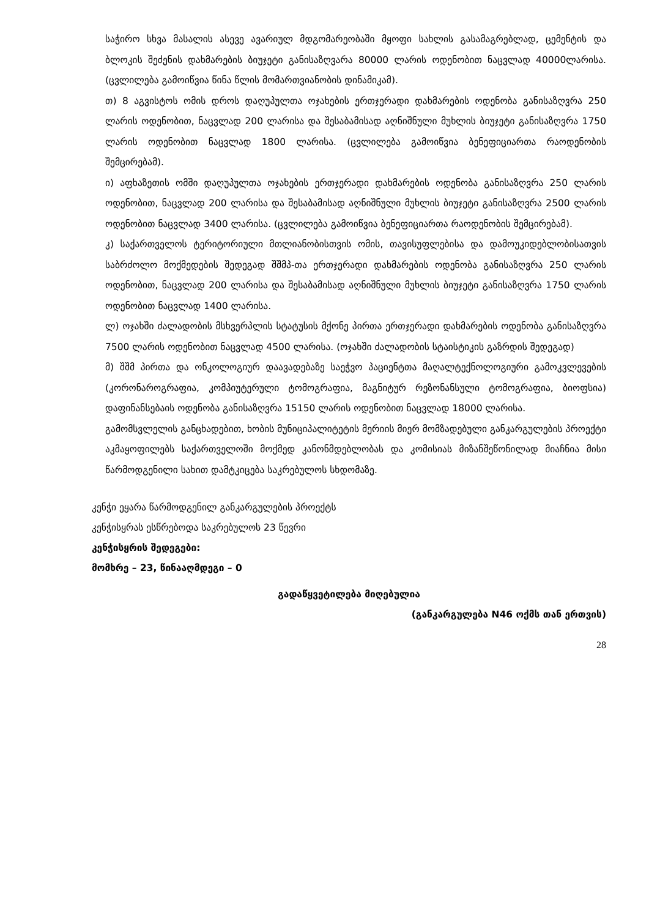საჭირო სხვა მასალის ასევე ავარიულ მდგომარეობაში მყოფი სახლის გასამაგრებლად, ცემენტის და ბლოკის შეძენის დახმარების ბიუჯეტი განისაზღვარა 80000 ლარის ოდენობით ნაცვლად 40000ლარისა. (ცვლილება გამოიწვია წინა წლის მომართვიანობის დინამიკამ).
თ) 8 აგვისტოს ომის დროს დაღუპულთა ოჯახების ერთჯერადი დახმარების ოდენობა განისაზღვრა 250 ლარის ოდენობით, ნაცვლად 200 ლარისა და შესაბამისად აღნიშნული მუხლის ბიუჯეტი განისაზღვრა 1750 ლარის ოდენობით ნაცვლად 1800 ლარისა. (ცვლილება გამოიწვია ბენეფიციართა რაოდენობის შემცირებამ).
ი) აფხაზეთის ომში დაღუპულთა ოჯახების ერთჯერადი დახმარების ოდენობა განისაზღვრა 250 ლარის ოდენობით, ნაცვლად 200 ლარისა და შესაბამისად აღნიშნული მუხლის ბიუჯეტი განისაზღვრა 2500 ლარის ოდენობით ნაცვლად 3400 ლარისა. (ცვლილება გამოიწვია ბენეფიციართა რაოდენობის შემცირებამ).
კ) საქართველოს ტერიტორიული მთლიანობისთვის ომის, თავისუფლებისა და დამოუკიდებლობისათვის საბრძოლო მოქმედების შედეგად შშმპ-თა ერთჯერადი დახმარების ოდენობა განისაზღვრა 250 ლარის ოდენობით, ნაცვლად 200 ლარისა და შესაბამისად აღნიშნული მუხლის ბიუჯეტი განისაზღვრა 1750 ლარის ოდენობით ნაცვლად 1400 ლარისა.
ლ) ოჯახში ძალადობის მსხვერპლის სტატუსის მქონე პირთა ერთჯერადი დახმარების ოდენობა განისაზღვრა 7500 ლარის ოდენობით ნაცვლად 4500 ლარისა. (ოჯახში ძალადობის სტაისტიკის გაზრდის შედეგად)
მ) შშმ პირთა და ონკოლოგიურ დაავადებაზე საეჭვო პაციენტთა მაღალტექნოლოგიური გამოკვლევების (კორონაროგრაფია, კომპიუტერული ტომოგრაფია, მაგნიტურ რეზონანსული ტომოგრაფია, ბიოფსია) დაფინანსებაის ოდენობა განისაზღვრა 15150 ლარის ოდენობით ნაცვლად 18000 ლარისა.
გამომსვლელის განცხადებით, ხობის მუნიციპალიტეტის მერიის მიერ მომზადებული განკარგულების პროექტი აკმაყოფილებს საქართველოში მოქმედ კანონმდებლობას და კომისიას მიზანშეწონილად მიაჩნია მისი წარმოდგენილი სახით დამტკიცება საკრებულოს სხდომაზე.
კენჭი ეყარა წარმოდგენილ განკარგულების პროექტს
კენჭისყრას ესწრებოდა საკრებულოს 23 წევრი
კენჭისყრის შედეგები:
მომხრე – 23, წინააღმდეგი – 0
გადაწყვეტილება მიღებულია
(განკარგულება N46 ოქმს თან ერთვის)
28